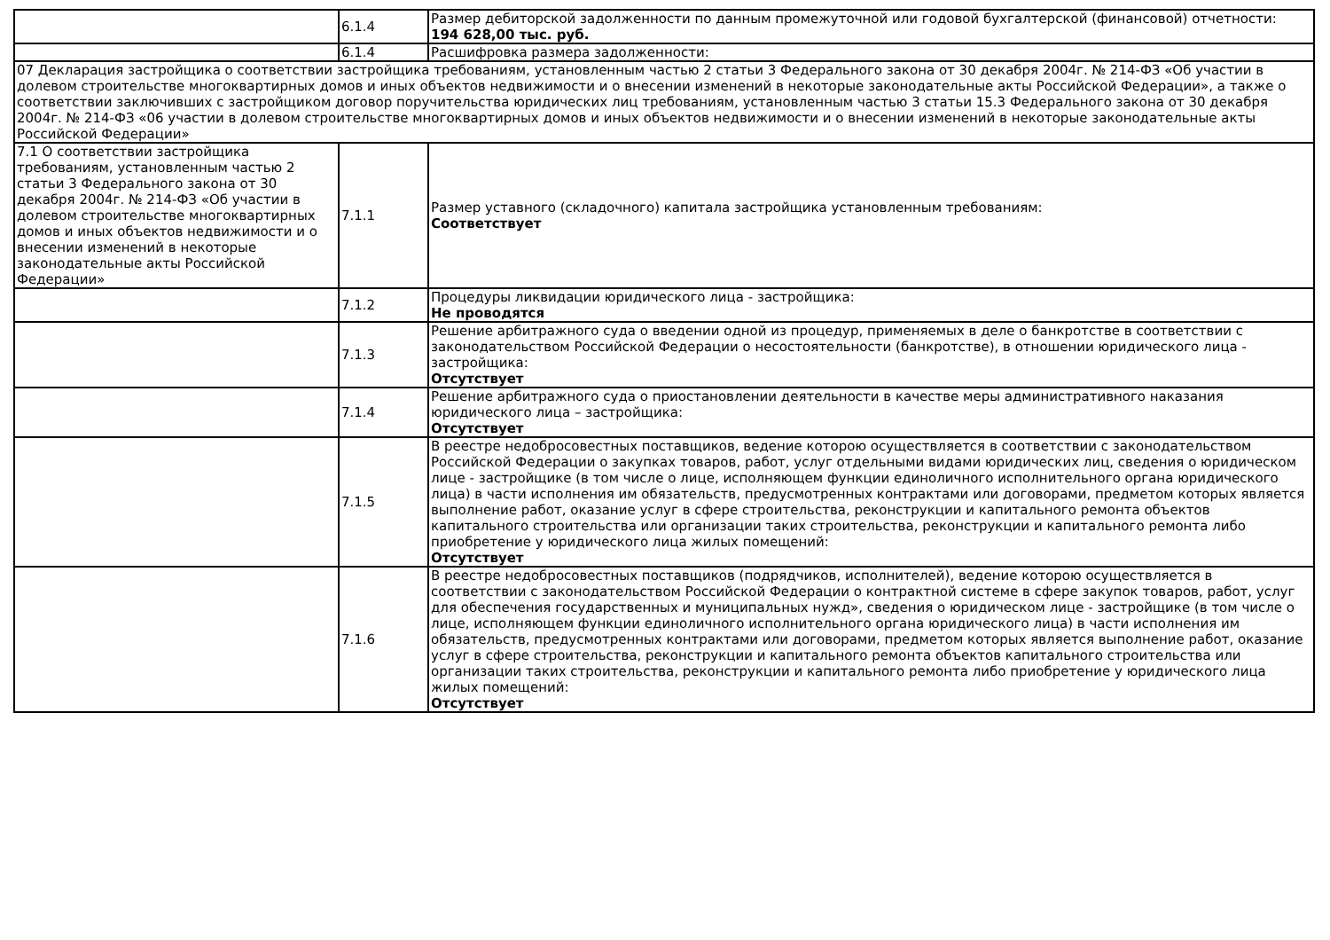| | 6.1.4 | Размер дебиторской задолженности по данным промежуточной или годовой бухгалтерской (финансовой) отчетности: 194 628,00 тыс. руб. |
| | 6.1.4 | Расшифровка размера задолженности: |
| 07 Декларация застройщика о соответствии застройщика требованиям, установленным частью 2 статьи 3 Федерального закона от 30 декабря 2004г. № 214-ФЗ «Об участии в долевом строительстве многоквартирных домов и иных объектов недвижимости и о внесении изменений в некоторые законодательные акты Российской Федерации», а также о соответствии заключивших с застройщиком договор поручительства юридических лиц требованиям, установленным частью 3 статьи 15.3 Федерального закона от 30 декабря 2004г. № 214-ФЗ «06 участии в долевом строительстве многоквартирных домов и иных объектов недвижимости и о внесении изменений в некоторые законодательные акты Российской Федерации» | | |
| 7.1 О соответствии застройщика требованиям, установленным частью 2 статьи 3 Федерального закона от 30 декабря 2004г. № 214-ФЗ «Об участии в долевом строительстве многоквартирных домов и иных объектов недвижимости и о внесении изменений в некоторые законодательные акты Российской Федерации» | 7.1.1 | Размер уставного (складочного) капитала застройщика установленным требованиям: Соответствует |
| | 7.1.2 | Процедуры ликвидации юридического лица - застройщика: Не проводятся |
| | 7.1.3 | Решение арбитражного суда о введении одной из процедур, применяемых в деле о банкротстве в соответствии с законодательством Российской Федерации о несостоятельности (банкротстве), в отношении юридического лица - застройщика: Отсутствует |
| | 7.1.4 | Решение арбитражного суда о приостановлении деятельности в качестве меры административного наказания юридического лица – застройщика: Отсутствует |
| | 7.1.5 | В реестре недобросовестных поставщиков, ведение которою осуществляется в соответствии с законодательством Российской Федерации о закупках товаров, работ, услуг отдельными видами юридических лиц, сведения о юридическом лице - застройщике (в том числе о лице, исполняющем функции единоличного исполнительного органа юридического лица) в части исполнения им обязательств, предусмотренных контрактами или договорами, предметом которых является выполнение работ, оказание услуг в сфере строительства, реконструкции и капитального ремонта объектов капитального строительства или организации таких строительства, реконструкции и капитального ремонта либо приобретение у юридического лица жилых помещений: Отсутствует |
| | 7.1.6 | В реестре недобросовестных поставщиков (подрядчиков, исполнителей), ведение которою осуществляется в соответствии с законодательством Российской Федерации о контрактной системе в сфере закупок товаров, работ, услуг для обеспечения государственных и муниципальных нужд», сведения о юридическом лице - застройщике (в том числе о лице, исполняющем функции единоличного исполнительного органа юридического лица) в части исполнения им обязательств, предусмотренных контрактами или договорами, предметом которых является выполнение работ, оказание услуг в сфере строительства, реконструкции и капитального ремонта объектов капитального строительства или организации таких строительства, реконструкции и капитального ремонта либо приобретение у юридического лица жилых помещений: Отсутствует |